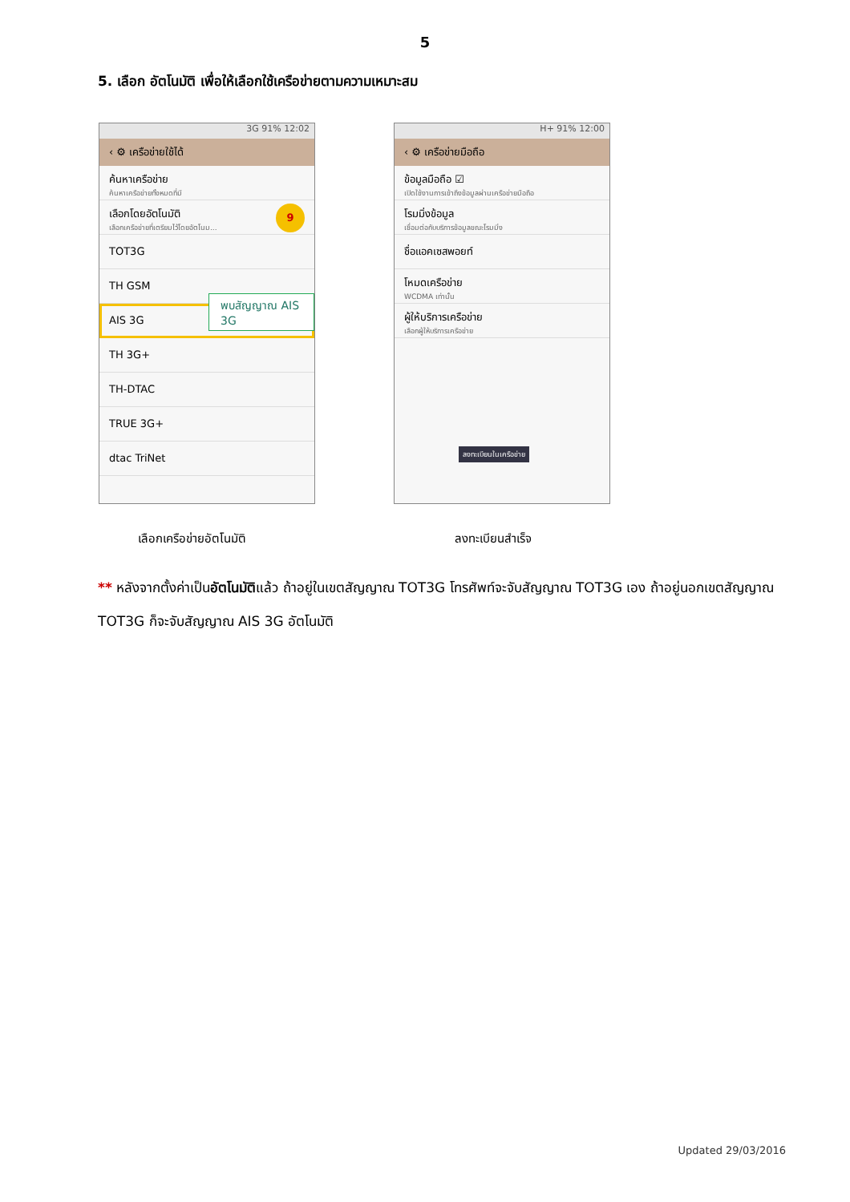5
5. เลือก อัตโนมัติ เพื่อให้เลือกใช้เครือข่ายตามความเหมาะสม
3G 91% 12:02
‹ ⚙ เครือข่ายใช้ได้
ค้นหาเครือข่าย
ค้นหาเครือข่ายทั้งหมดที่มี
เลือกโดยอัตโนมัติ
เลือกเครือข่ายที่เตรียมไว้โดยอัตโนม...
TOT3G
TH GSM
AIS 3G
TH 3G+
TH-DTAC
TRUE 3G+
dtac TriNet
9
พบสัญญาณ AIS 3G
H+ 91% 12:00
‹ ⚙ เครือข่ายมือถือ
ข้อมูลมือถือ ☑
เปิดใช้งานการเข้าถึงข้อมูลผ่านเครือข่ายมือถือ
โรมมิ่งข้อมูล
เชื่อมต่อกับบริการข้อมูลขณะโรมมิ่ง
ชื่อแอคเซสพอยท์
โหมดเครือข่าย
WCDMA เท่านั้น
ผู้ให้บริการเครือข่าย
เลือกผู้ให้บริการเครือข่าย
ลงทะเบียนในเครือข่าย
เลือกเครือข่ายอัตโนมัติ ลงทะเบียนสำเร็จ
** หลังจากตั้งค่าเป็นอัตโนมัติแล้ว ถ้าอยู่ในเขตสัญญาณ TOT3G โทรศัพท์จะจับสัญญาณ TOT3G เอง ถ้าอยู่นอกเขตสัญญาณ TOT3G ก็จะจับสัญญาณ AIS 3G อัตโนมัติ
Updated 29/03/2016